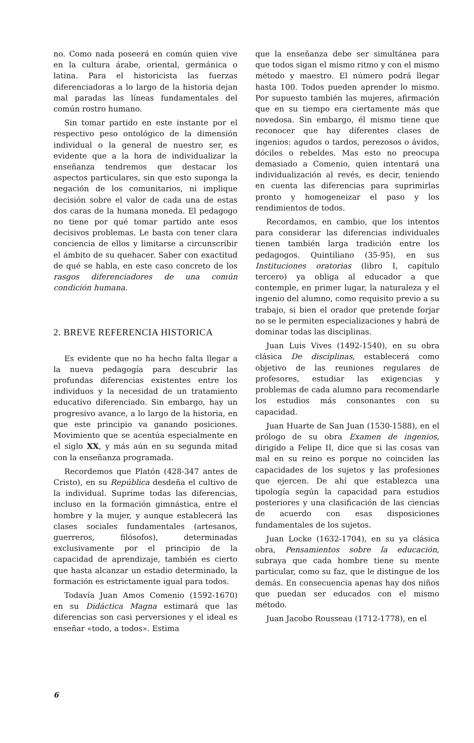no. Como nada poseerá en común quien vive en la cultura árabe, oriental, germánica o latina. Para el historicista las fuerzas diferenciadoras a lo largo de la historia dejan mal paradas las líneas fundamentales del común rostro humano.
Sin tomar partido en este instante por el respectivo peso ontológico de la dimensión individual o la general de nuestro ser, es evidente que a la hora de individualizar la enseñanza tendremos que destacar los aspectos particulares, sin que esto suponga la negación de los comunitarios, ni implique decisión sobre el valor de cada una de estas dos caras de la humana moneda. El pedagogo no tiene por qué tomar partido ante esos decisivos problemas. Le basta con tener clara conciencia de ellos y limitarse a circunscribir el ámbito de su quehacer. Saber con exactitud de qué se habla, en este caso concreto de los rasgos diferenciadores de una común condición humana.
2. BREVE REFERENCIA HISTORICA
Es evidente que no ha hecho falta llegar a la nueva pedagogía para descubrir las profundas diferencias existentes entre los individuos y la necesidad de un tratamiento educativo diferenciado. Sin embargo, hay un progresivo avance, a lo largo de la historia, en que este principio va ganando posiciones. Movimiento que se acentúa especialmente en el siglo XX, y más aún en su segunda mitad con la enseñanza programada.
Recordemos que Platón (428-347 antes de Cristo), en su República desdeña el cultivo de la individual. Suprime todas las diferencias, incluso en la formación gimnástica, entre el hombre y la mujer, y aunque establecerá las clases sociales fundamentales (artesanos, guerreros, filósofos), determinadas exclusivamente por el principio de la capacidad de aprendizaje, también es cierto que hasta alcanzar un estadio determinado, la formación es estrictamente igual para todos.
Todavía Juan Amos Comenio (1592-1670) en su Didáctica Magna estimará que las diferencias son casi perversiones y el ideal es enseñar «todo, a todos». Estima
que la enseñanza debe ser simultánea para que todos sigan el mismo ritmo y con el mismo método y maestro. El número podrá llegar hasta 100. Todos pueden aprender lo mismo. Por supuesto también las mujeres, afirmación que en su tiempo era ciertamente más que novedosa. Sin embargo, él mismo tiene que reconocer que hay diferentes clases de ingenios: agudos o tardos, perezosos o ávidos, dóciles o rebeldes. Mas esto no preocupa demasiado a Comenio, quien intentará una individualización al revés, es decir, teniendo en cuenta las diferencias para suprimirlas pronto y homogeneizar el paso y los rendimientos de todos.
Recordamos, en cambio, que los intentos para considerar las diferencias individuales tienen también larga tradición entre los pedagogos. Quintiliano (35-95), en sus Instituciones oratorias (libro I, capítulo tercero) ya obliga al educador a que contemple, en primer lugar, la naturaleza y el ingenio del alumno, como requisito previo a su trabajo, si bien el orador que pretende forjar no se le permiten especializaciones y habrá de dominar todas las disciplinas.
Juan Luis Vives (1492-1540), en su obra clásica De disciplinas, establecerá como objetivo de las reuniones regulares de profesores, estudiar las exigencias y problemas de cada alumno para recomendarle los estudios más consonantes con su capacidad.
Juan Huarte de San Juan (1530-1588), en el prólogo de su obra Examen de ingenios, dirigido a Felipe II, dice que si las cosas van mal en su reino es porque no coinciden las capacidades de los sujetos y las profesiones que ejercen. De ahí que establezca una tipología según la capacidad para estudios posteriores y una clasificación de las ciencias de acuerdo con esas disposiciones fundamentales de los sujetos.
Juan Locke (1632-1704), en su ya clásica obra, Pensamientos sobre la educación, subraya que cada hombre tiene su mente particular, como su faz, que le distingue de los demás. En consecuencia apenas hay dos niños que puedan ser educados con el mismo método.
Juan Jacobo Rousseau (1712-1778), en el
6